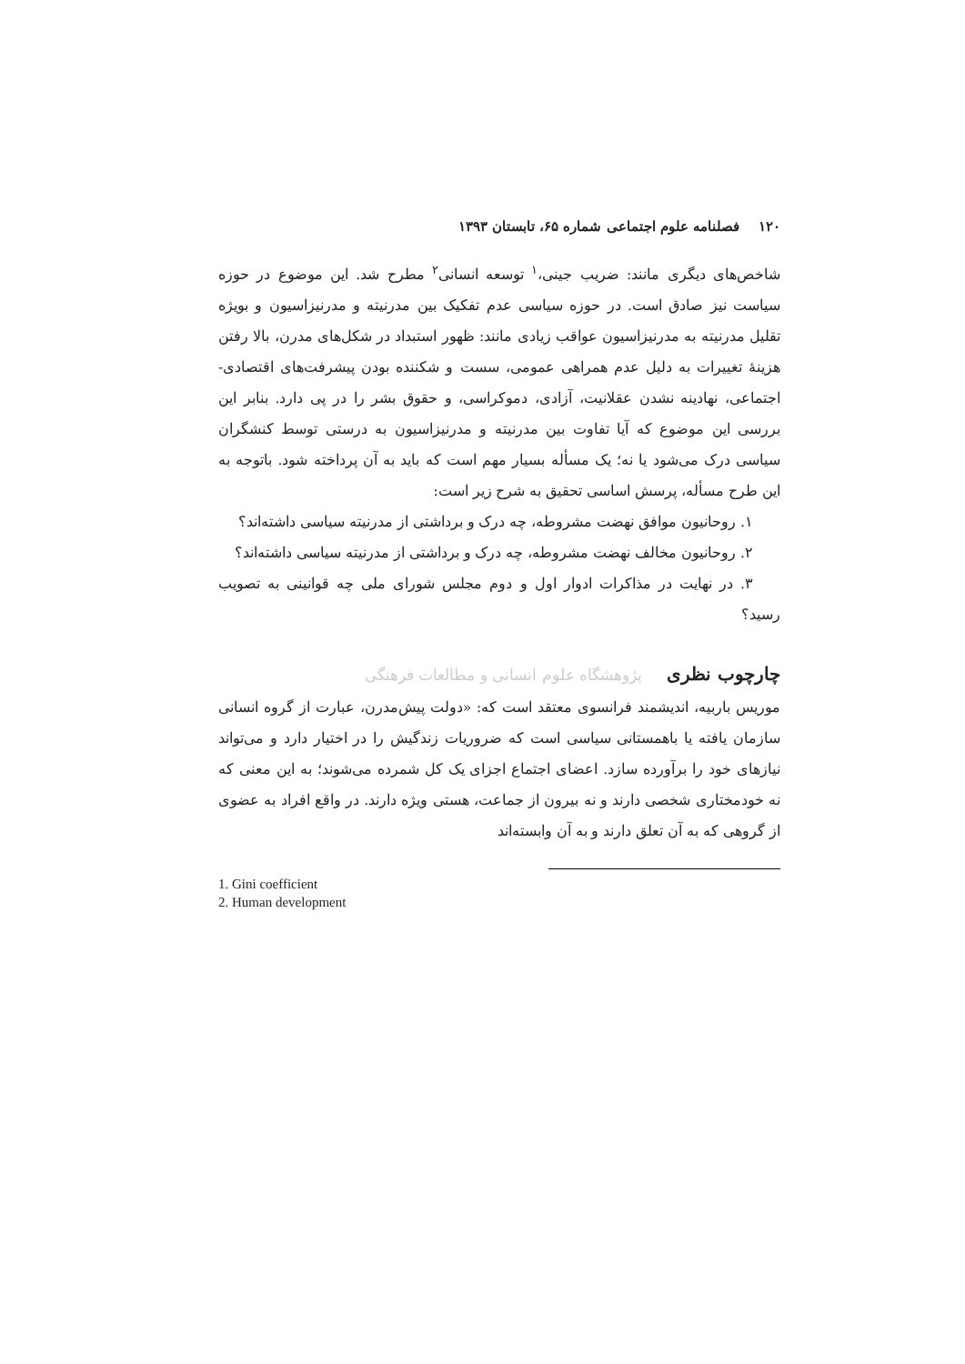۱۲۰ فصلنامه علوم اجتماعی شماره ۶۵، تابستان ۱۳۹۳
شاخص‌های دیگری مانند: ضریب جینی،<sup>۱</sup> توسعه انسانی<sup>۲</sup> مطرح شد. این موضوع در حوزه سیاست نیز صادق است. در حوزه سیاسی عدم تفکیک بین مدرنیته و مدرنیزاسیون و بویژه تقلیل مدرنیته به مدرنیزاسیون عواقب زیادی مانند: ظهور استبداد در شکل‌های مدرن، بالا رفتن هزینهٔ تغییرات به دلیل عدم همراهی عمومی، سست و شکننده بودن پیشرفت‌های اقتصادی- اجتماعی، نهادینه نشدن عقلانیت، آزادی، دموکراسی، و حقوق بشر را در پی دارد. بنابر این بررسی این موضوع که آیا تفاوت بین مدرنیته و مدرنیزاسیون به درستی توسط کنشگران سیاسی درک می‌شود یا نه؛ یک مسأله بسیار مهم است که باید به آن پرداخته شود. باتوجه به این طرح مسأله، پرسش اساسی تحقیق به شرح زیر است:
۱. روحانیون موافق نهضت مشروطه، چه درک و برداشتی از مدرنیته سیاسی داشته‌اند؟
۲. روحانیون مخالف نهضت مشروطه، چه درک و برداشتی از مدرنیته سیاسی داشته‌اند؟
۳. در نهایت در مذاکرات ادوار اول و دوم مجلس شورای ملی چه قوانینی به تصویب رسید؟
چارچوب نظری پژوهشگاه علوم انسانی و مطالعات فرهنگی
موریس باربیه، اندیشمند فرانسوی معتقد است که: «دولت پیش‌مدرن، عبارت از گروه انسانی سازمان یافته یا باهمستانی سیاسی است که ضروریات زندگیش را در اختیار دارد و می‌تواند نیازهای خود را برآورده سازد. اعضای اجتماع اجزای یک کل شمرده می‌شوند؛ به این معنی که نه خودمختاری شخصی دارند و نه بیرون از جماعت، هستی ویژه دارند. در واقع افراد به عضوی از گروهی که به آن تعلق دارند و به آن وابسته‌اند
1. Gini coefficient
2. Human development